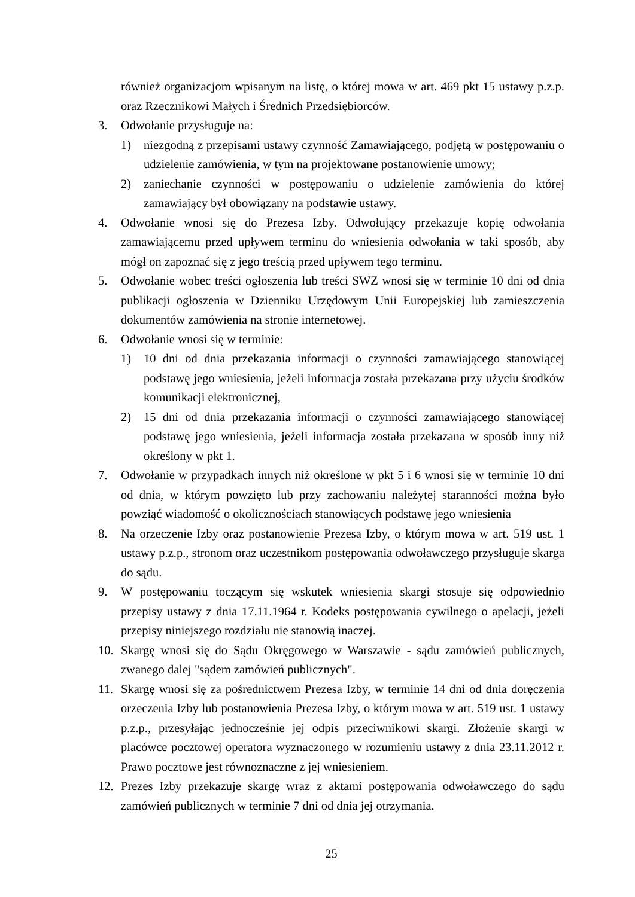również organizacjom wpisanym na listę, o której mowa w art. 469 pkt 15 ustawy p.z.p. oraz Rzecznikowi Małych i Średnich Przedsiębiorców.
3. Odwołanie przysługuje na:
1) niezgodną z przepisami ustawy czynność Zamawiającego, podjętą w postępowaniu o udzielenie zamówienia, w tym na projektowane postanowienie umowy;
2) zaniechanie czynności w postępowaniu o udzielenie zamówienia do której zamawiający był obowiązany na podstawie ustawy.
4. Odwołanie wnosi się do Prezesa Izby. Odwołujący przekazuje kopię odwołania zamawiającemu przed upływem terminu do wniesienia odwołania w taki sposób, aby mógł on zapoznać się z jego treścią przed upływem tego terminu.
5. Odwołanie wobec treści ogłoszenia lub treści SWZ wnosi się w terminie 10 dni od dnia publikacji ogłoszenia w Dzienniku Urzędowym Unii Europejskiej lub zamieszczenia dokumentów zamówienia na stronie internetowej.
6. Odwołanie wnosi się w terminie:
1) 10 dni od dnia przekazania informacji o czynności zamawiającego stanowiącej podstawę jego wniesienia, jeżeli informacja została przekazana przy użyciu środków komunikacji elektronicznej,
2) 15 dni od dnia przekazania informacji o czynności zamawiającego stanowiącej podstawę jego wniesienia, jeżeli informacja została przekazana w sposób inny niż określony w pkt 1.
7. Odwołanie w przypadkach innych niż określone w pkt 5 i 6 wnosi się w terminie 10 dni od dnia, w którym powzięto lub przy zachowaniu należytej staranności można było powziąć wiadomość o okolicznościach stanowiących podstawę jego wniesienia
8. Na orzeczenie Izby oraz postanowienie Prezesa Izby, o którym mowa w art. 519 ust. 1 ustawy p.z.p., stronom oraz uczestnikom postępowania odwoławczego przysługuje skarga do sądu.
9. W postępowaniu toczącym się wskutek wniesienia skargi stosuje się odpowiednio przepisy ustawy z dnia 17.11.1964 r. Kodeks postępowania cywilnego o apelacji, jeżeli przepisy niniejszego rozdziału nie stanowią inaczej.
10. Skargę wnosi się do Sądu Okręgowego w Warszawie - sądu zamówień publicznych, zwanego dalej "sądem zamówień publicznych".
11. Skargę wnosi się za pośrednictwem Prezesa Izby, w terminie 14 dni od dnia doręczenia orzeczenia Izby lub postanowienia Prezesa Izby, o którym mowa w art. 519 ust. 1 ustawy p.z.p., przesyłając jednocześnie jej odpis przeciwnikowi skargi. Złożenie skargi w placówce pocztowej operatora wyznaczonego w rozumieniu ustawy z dnia 23.11.2012 r. Prawo pocztowe jest równoznaczne z jej wniesieniem.
12. Prezes Izby przekazuje skargę wraz z aktami postępowania odwoławczego do sądu zamówień publicznych w terminie 7 dni od dnia jej otrzymania.
25